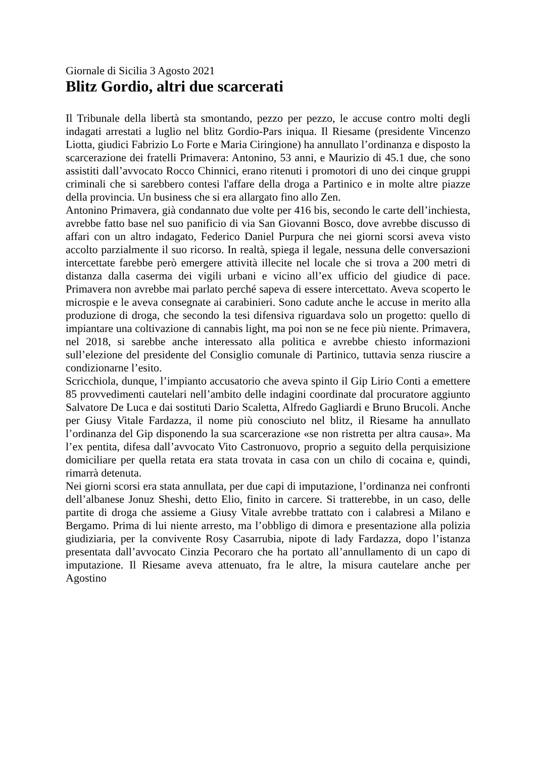Giornale di Sicilia 3 Agosto 2021
Blitz Gordio, altri due scarcerati
Il Tribunale della libertà sta smontando, pezzo per pezzo, le accuse contro molti degli indagati arrestati a luglio nel blitz Gordio-Pars iniqua. Il Riesame (presidente Vincenzo Liotta, giudici Fabrizio Lo Forte e Maria Ciringione) ha annullato l’ordinanza e disposto la scarcerazione dei fratelli Primavera: Antonino, 53 anni, e Maurizio di 45.1 due, che sono assistiti dall’avvocato Rocco Chinnici, erano ritenuti i promotori di uno dei cinque gruppi criminali che si sarebbero contesi l'affare della droga a Partinico e in molte altre piazze della provincia. Un business che si era allargato fino allo Zen.
Antonino Primavera, già condannato due volte per 416 bis, secondo le carte dell’inchiesta, avrebbe fatto base nel suo panificio di via San Giovanni Bosco, dove avrebbe discusso di affari con un altro indagato, Federico Daniel Purpura che nei giorni scorsi aveva visto accolto parzialmente il suo ricorso. In realtà, spiega il legale, nessuna delle conversazioni intercettate farebbe però emergere attività illecite nel locale che si trova a 200 metri di distanza dalla caserma dei vigili urbani e vicino all’ex ufficio del giudice di pace. Primavera non avrebbe mai parlato perché sapeva di essere intercettato. Aveva scoperto le microspie e le aveva consegnate ai carabinieri. Sono cadute anche le accuse in merito alla produzione di droga, che secondo la tesi difensiva riguardava solo un progetto: quello di impiantare una coltivazione di cannabis light, ma poi non se ne fece più niente. Primavera, nel 2018, si sarebbe anche interessato alla politica e avrebbe chiesto informazioni sull’elezione del presidente del Consiglio comunale di Partinico, tuttavia senza riuscire a condizionarne l’esito.
Scricchiola, dunque, l’impianto accusatorio che aveva spinto il Gip Lirio Conti a emettere 85 provvedimenti cautelari nell’ambito delle indagini coordinate dal procuratore aggiunto Salvatore De Luca e dai sostituti Dario Scaletta, Alfredo Gagliardi e Bruno Brucoli. Anche per Giusy Vitale Fardazza, il nome più conosciuto nel blitz, il Riesame ha annullato l’ordinanza del Gip disponendo la sua scarcerazione «se non ristretta per altra causa». Ma l’ex pentita, difesa dall’avvocato Vito Castronuovo, proprio a seguito della perquisizione domiciliare per quella retata era stata trovata in casa con un chilo di cocaina e, quindi, rimarrà detenuta.
Nei giorni scorsi era stata annullata, per due capi di imputazione, l’ordinanza nei confronti dell’albanese Jonuz Sheshi, detto Elio, finito in carcere. Si tratterebbe, in un caso, delle partite di droga che assieme a Giusy Vitale avrebbe trattato con i calabresi a Milano e Bergamo. Prima di lui niente arresto, ma l’obbligo di dimora e presentazione alla polizia giudiziaria, per la convivente Rosy Casarrubia, nipote di lady Fardazza, dopo l’istanza presentata dall’avvocato Cinzia Pecoraro che ha portato all’annullamento di un capo di imputazione. Il Riesame aveva attenuato, fra le altre, la misura cautelare anche per Agostino